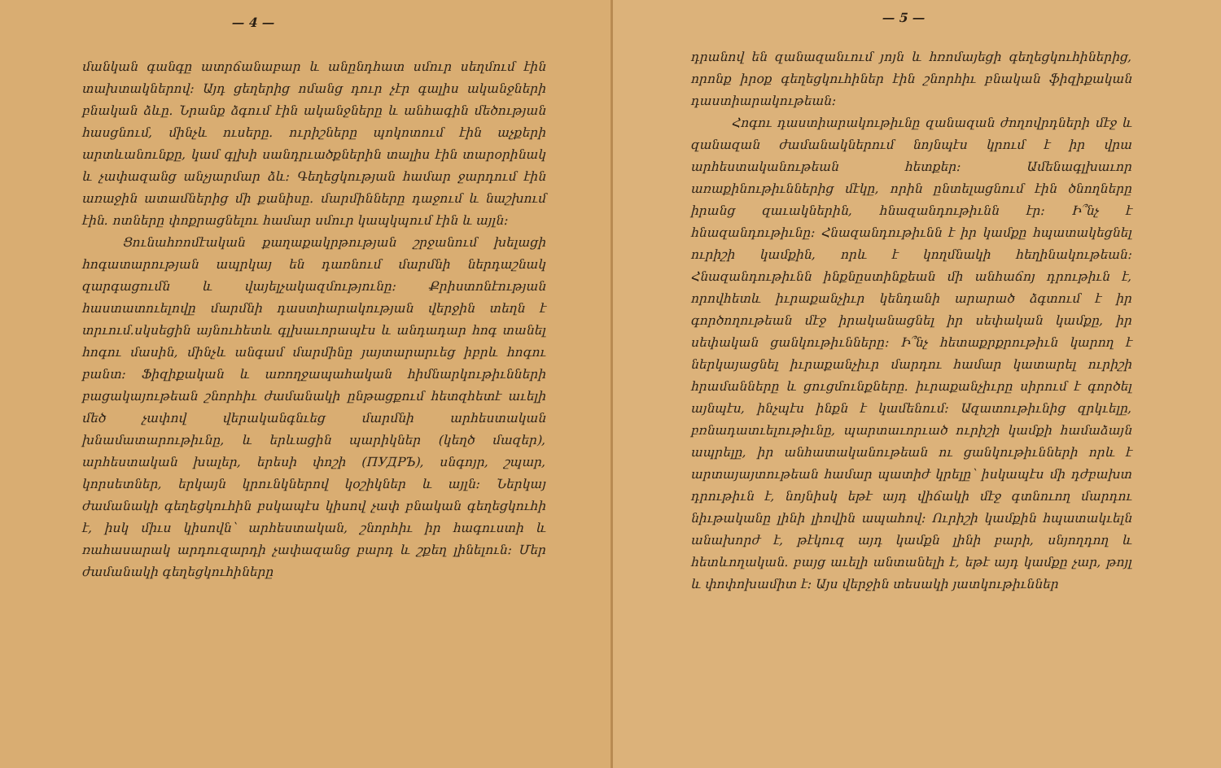— 4 —
մանկան գանգը ատրճանաբար և անընդհատ սմուր սեղմում էին տախտակներով։ Այդ ցեղերից ոմանց դուր չէր գալիս ականջների բնական ձևը. Նրանք ձգում էին ականջները և անհագին մեծության հասցնում, մինչև ուսերը. ուրիշները պոկոտում էին աչքերի արտևանունքը, կամ գլխի սանդրւածքներին տալիս էին տարօրինակ և չափազանց անչյարմար ձև։ Գեղեցկության համար ջարդում էին առաջին ատամներից մի քանիսը. մարմինները դաջում և նաշխում էին. ոտները փոքրացնելու համար սմուր կապկպում էին և այլն։
Ցունահռոմէական քաղաքակրթության շրջանում խելացի հոգատարության ապրկայ են դառնում մարմնի ներդաշնակ զարգացումն և վայելչակազմությունը։ Քրիստոնէության հաստատուելովը մարմնի դաստիարակության վերջին տեղն է տրւում.սկսեցին այնուհետև գլխաւորապէս և անդադար հոգ տանել հոգու մասին, մինչև անգամ մարմինը յայտարարւեց իբրև հոգու բանտ։ Ֆիզիքական և առողջապահական հիմնարկութիւնների բացակայութեան շնորհիւ ժամանակի ընթացքում հետզհետէ աւելի մեծ չափով վերականգնւեց մարմնի արհեստական խնամատարութիւնը, և երևացին պարիկներ (կեղծ մազեր), արհեստական խալեր, երեսի փոշի (ПУДРЪ), սնգոյր, շպար, կորսետներ, երկայն կրունկներով կօշիկներ և այլն։ Ներկայ ժամանակի գեղեցկուհին բսկապէս կիսով չափ բնական գեղեցկուհի է, իսկ միւս կիսովն՝ արհեստական, շնորհիւ իր հագուստի և ռահասարակ արդուզարդի չափազանց բարդ և շքեղ լինելուն։ Մեր ժամանակի գեղեցկուհիները
— 5 —
դրանով են զանազանւում յոյն և հռոմայեցի գեղեցկուհիներից, որոնք իրօք գեղեցկուհիներ էին շնորհիւ բնական ֆիզիքական դաստիարակութեան։
Հոգու դաստիարակութիւնը զանազան ժողովրդների մէջ և զանազան ժամանակներում նոյնպէս կրում է իր վրա արհեստականութեան հետքեր։ Ամենագլխաւոր առաքինութիւններից մէկը, որին ընտելացնում էին ծնողները իրանց զաւակներին, հնազանդութիւնն էր։ Ի՞նչ է հնազանդութիւնը։ Հնազանդութիւնն է իր կամքը հպատակեցնել ուրիշի կամքին, որև է կողմնակի հեղինակութեան։ Հնազանդութիւնն ինքնըստինքեան մի անհաճոյ դրութիւն է, որովհետև իւրաքանչիւր կենդանի արարած ձգտում է իր գործողութեան մէջ իրականացնել իր սեփական կամքը, իր սեփական ցանկութիւնները։ Ի՞նչ հետաքրքրութիւն կարող է ներկայացնել իւրաքանչիւր մարդու համար կատարել ուրիշի հրամանները և ցուցմունքները. իւրաքանչիւրը սիրում է գործել այնպէս, ինչպէս ինքն է կամենում։ Ազատութիւնից զրկւելը, բռնադատւելութիւնը, պարտաւորւած ուրիշի կամքի համաձայն ապրելը, իր անհատականութեան ու ցանկութիւնների որև է արտայայտութեան համար պատիժ կրելը՝ իսկապէս մի դժբախտ դրութիւն է, նոյնիսկ եթէ այդ վիճակի մէջ գտնուող մարդու նիւթականը լինի լիովին ապահով։ Ուրիշի կամքին հպատակւելն անախորժ է, թէկուզ այդ կամքն լինի բարի, սնյողդող և հետևողական. բայց աւելի անտանելի է, եթէ այդ կամքը չար, թոյլ և փոփոխամիտ է։ Այս վերջին տեսակի յատկութիւններ